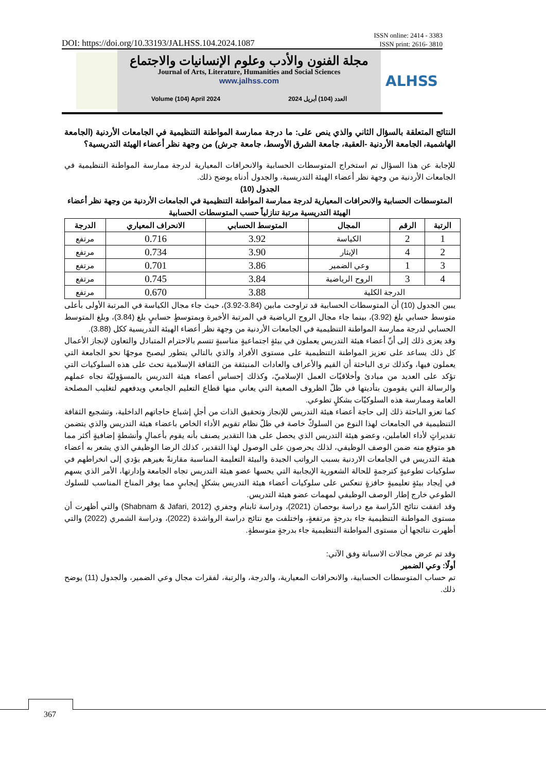DOI: https://doi.org/10.33193/JALHSS.104.2024.1087 ISSN online: 2414 - 3383
ISSN print: 2616- 3810
مجلة الفنون والأدب وعلوم الإنسانيات والاجتماع
Journal of Arts, Literature, Humanities and Social Sciences
www.jalhss.com
Volume (104) April 2024 العدد (104) أبريل 2024
ALHSS
النتائج المتعلقة بالسؤال الثاني والذي ينص على: ما درجة ممارسة المواطنة التنظيمية في الجامعات الأردنية (الجامعة الهاشمية، الجامعة الأردنية -العقبة، جامعة الشرق الأوسط، جامعة جرش) من وجهة نظر أعضاء الهيئة التدريسية؟
للإجابة عن هذا السؤال تم استخراج المتوسطات الحسابية والانحرافات المعيارية لدرجة ممارسة المواطنة التنظيمية في الجامعات الأردنية من وجهة نظر أعضاء الهيئة التدريسية، والجدول أدناه يوضح ذلك.
الجدول (10)
المتوسطات الحسابية والانحرافات المعيارية لدرجة ممارسة المواطنة التنظيمية في الجامعات الأردنية من وجهة نظر أعضاء الهيئة التدريسية مرتبة تنازلياً حسب المتوسطات الحسابية
| الرتبة | الرقم | المجال | المتوسط الحسابي | الانحراف المعياري | الدرجة |
| --- | --- | --- | --- | --- | --- |
| 1 | 2 | الكياسة | 3.92 | 0.716 | مرتفع |
| 2 | 4 | الإيثار | 3.90 | 0.734 | مرتفع |
| 3 | 1 | وعي الضمير | 3.86 | 0.701 | مرتفع |
| 4 | 3 | الروح الرياضية | 3.84 | 0.745 | مرتفع |
| الدرجة الكلية | | | 3.88 | 0.670 | مرتفع |
يبين الجدول (10) أن المتوسطات الحسابية قد تراوحت مابين (3.84-3.92)، حيث جاء مجال الكياسة في المرتبة الأولى بأعلى متوسط حسابي بلغ (3.92)، بينما جاء مجال الروح الرياضية في المرتبة الأخيرة وبمتوسطٍ حسابيٍ بلغ (3.84)، وبلغ المتوسط الحسابي لدرجة ممارسة المواطنة التنظيمية في الجامعات الأردنية من وجهة نظر أعضاء الهيئة التدريسية ككل (3.88).
وقد يعزى ذلك إلى أنّ أعضاء هيئة التدريس يعملون في بيئةٍ اجتماعيةٍ مناسبةٍ تتسم بالاحترام المتبادل والتعاون لإنجاز الأعمال كل ذلك يساعد على تعزيز المواطنة التنظيمية على مستوى الأفراد والذي بالتالي يتطور ليصبح موجهًا نحو الجامعة التي يعملون فيها، وكذلك ترى الباحثة أن القيم والأعراف والعادات المنبثقة من الثقافة الإسلامية تحث على هذه السلوكيات التي تؤكد على العديد من مبادئ وأخلاقيّات العمل الإسلاميّ، وكذلك إحساس أعضاء هيئة التدريس بالمسؤوليّة تجاه عملهم والرسالة التي يقومون بتأديتها في ظلّ الظروف الصعبة التي يعاني منها قطاع التعليم الجامعي ويدفعهم لتغليب المصلحة العامة وممارسة هذه السلوكيّات بشكلٍ تطوعي.
كما تعزو الباحثة ذلك إلى حاجة أعضاء هيئة التدريس للإنجاز وتحقيق الذات من أجلِ إشباع حاجاتهم الداخلية، وتشجيع الثقافة التنظيمية في الجامعات لهذا النوع من السلوكّ خاصة في ظلّ نظام تقويم الأداء الخاص باعضاء هيئة التدريس والذي يتضمن تقديراتٍ لأداء العاملين، وعضو هيئة التدريس الذي يحصل على هذا التقدير يصنف بأنه يقوم بأعمالٍ وأنشطةٍ إضافيةٍ أكثر مما هو متوقع منه ضمن الوصف الوظيفي، لذلك يحرصون على الوصول لهذا التقدير، كذلك الرضا الوظيفي الذي يشعر به أعضاء هيئة التدريس في الجامعات الاردنية بسبب الرواتب الجيدة والبيئة التعليمة المناسبة مقارنةً بغيرهم يؤدي إلى انخراطهم في سلوكيات تطوعيةٍ كترجمةٍ للحالة الشعورية الإيجابية التي يحسها عضو هيئة التدريس تجاه الجامعة وإدارتها، الأمر الذي يسهم في إيجاد بيئةٍ تعليميةٍ حافزةٍ تنعكس على سلوكيات أعضاء هيئة التدريس بشكلٍ إيجابيٍ مما يوفر المناخ المناسب للسلوك الطوعي خارج إطار الوصف الوظيفي لمهمات عضو هيئة التدريس.
وقد اتفقت نتائج الدّراسة مع دراسة بوحصان (2021)، ودراسة ثابنام وجفري (Shabnam & Jafari, 2012) والتي أظهرت أن مستوى المواطنة التنظيمية جاء بدرجةٍ مرتفعةٍ، واختلفت مع نتائج دراسة الرواشدة (2022)، ودراسة الشمري (2022) والتي أظهرت نتائجها أن مستوى المواطنة التنظيمية جاء بدرجةٍ متوسطةٍ.
وقد تم عرض مجالات الاسبانة وفق الآتي:
أولًا: وعي الضمير
تم حساب المتوسطات الحسابية، والانحرافات المعيارية، والدرجة، والرتبة، لفقرات مجال وعي الضمير، والجدول (11) يوضح ذلك.
367